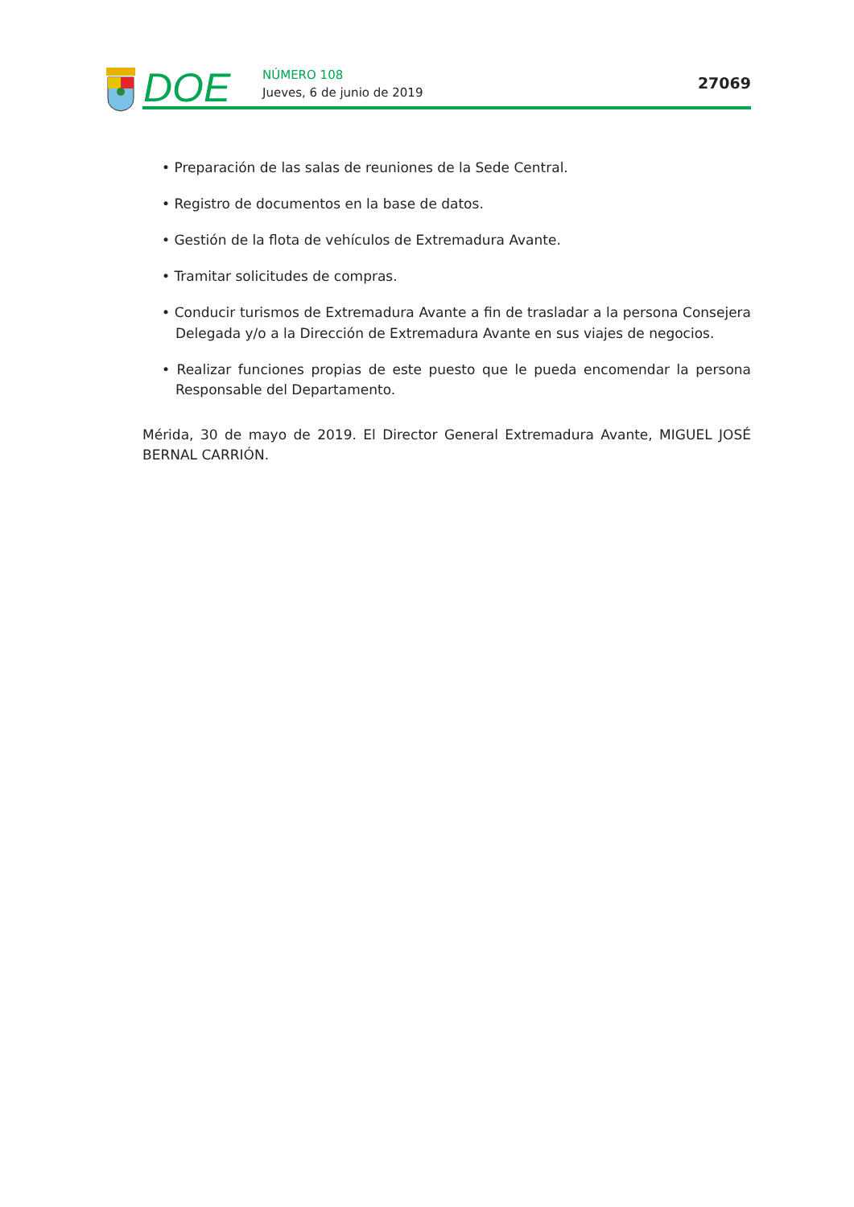DOE
NÚMERO 108
Jueves, 6 de junio de 2019
27069
• Preparación de las salas de reuniones de la Sede Central.
• Registro de documentos en la base de datos.
• Gestión de la flota de vehículos de Extremadura Avante.
• Tramitar solicitudes de compras.
• Conducir turismos de Extremadura Avante a fin de trasladar a la persona Consejera Delegada y/o a la Dirección de Extremadura Avante en sus viajes de negocios.
• Realizar funciones propias de este puesto que le pueda encomendar la persona Responsable del Departamento.
Mérida, 30 de mayo de 2019. El Director General Extremadura Avante, MIGUEL JOSÉ BERNAL CARRIÓN.